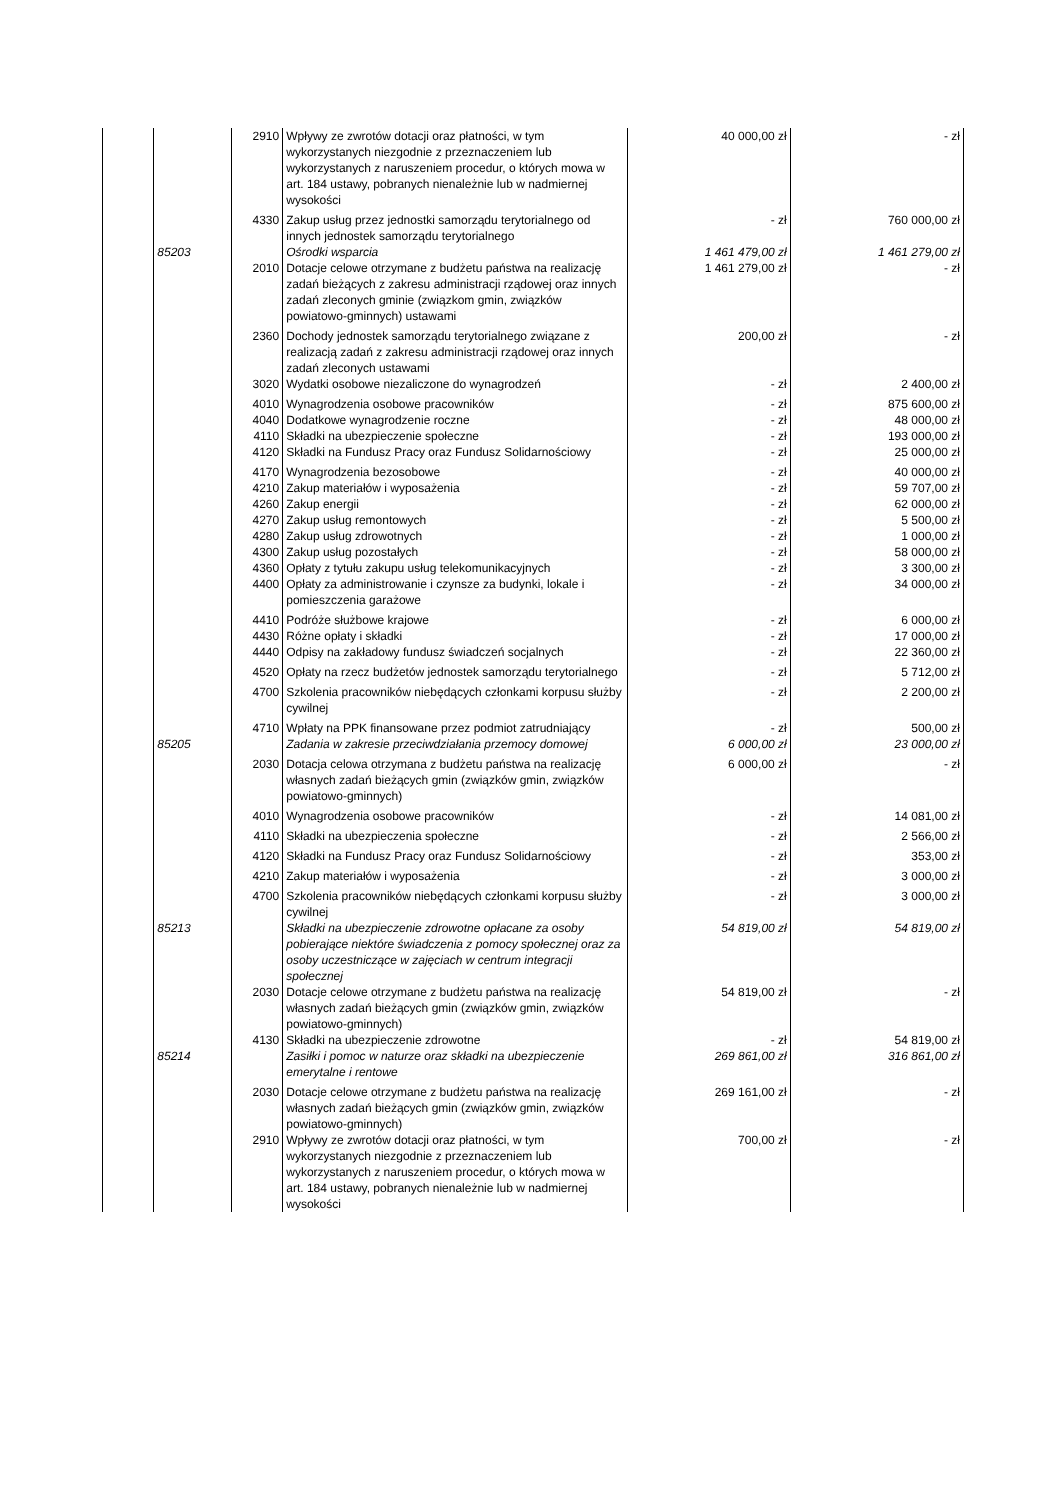| | | 2910 | Wpływy ze zwrotów dotacji oraz płatności, w tym wykorzystanych niezgodnie z przeznaczeniem lub wykorzystanych z naruszeniem procedur, o których mowa w art. 184 ustawy, pobranych nienależnie lub w nadmiernej wysokości | 40 000,00 zł | - zł |
| | | 4330 | Zakup usług przez jednostki samorządu terytorialnego od innych jednostek samorządu terytorialnego | - zł | 760 000,00 zł |
| | 85203 | | Ośrodki wsparcia | 1 461 479,00 zł | 1 461 279,00 zł |
| | | 2010 | Dotacje celowe otrzymane z budżetu państwa na realizację zadań bieżących z zakresu administracji rządowej oraz innych zadań zleconych gminie (związkom gmin, związków powiatowo-gminnych) ustawami | 1 461 279,00 zł | - zł |
| | | 2360 | Dochody jednostek samorządu terytorialnego związane z realizacją zadań z zakresu administracji rządowej oraz innych zadań zleconych ustawami | 200,00 zł | - zł |
| | | 3020 | Wydatki osobowe niezaliczone do wynagrodzeń | - zł | 2 400,00 zł |
| | | 4010 | Wynagrodzenia osobowe pracowników | - zł | 875 600,00 zł |
| | | 4040 | Dodatkowe wynagrodzenie roczne | - zł | 48 000,00 zł |
| | | 4110 | Składki na ubezpieczenie społeczne | - zł | 193 000,00 zł |
| | | 4120 | Składki na Fundusz Pracy oraz Fundusz Solidarnościowy | - zł | 25 000,00 zł |
| | | 4170 | Wynagrodzenia bezosobowe | - zł | 40 000,00 zł |
| | | 4210 | Zakup materiałów i wyposażenia | - zł | 59 707,00 zł |
| | | 4260 | Zakup energii | - zł | 62 000,00 zł |
| | | 4270 | Zakup usług remontowych | - zł | 5 500,00 zł |
| | | 4280 | Zakup usług zdrowotnych | - zł | 1 000,00 zł |
| | | 4300 | Zakup usług pozostałych | - zł | 58 000,00 zł |
| | | 4360 | Opłaty z tytułu zakupu usług telekomunikacyjnych | - zł | 3 300,00 zł |
| | | 4400 | Opłaty za administrowanie i czynsze za budynki, lokale i pomieszczenia garażowe | - zł | 34 000,00 zł |
| | | 4410 | Podróże służbowe krajowe | - zł | 6 000,00 zł |
| | | 4430 | Różne opłaty i składki | - zł | 17 000,00 zł |
| | | 4440 | Odpisy na zakładowy fundusz świadczeń socjalnych | - zł | 22 360,00 zł |
| | | 4520 | Opłaty na rzecz budżetów jednostek samorządu terytorialnego | - zł | 5 712,00 zł |
| | | 4700 | Szkolenia pracowników niebędących członkami korpusu służby cywilnej | - zł | 2 200,00 zł |
| | | 4710 | Wpłaty na PPK finansowane przez podmiot zatrudniający | - zł | 500,00 zł |
| | 85205 | | Zadania w zakresie przeciwdziałania przemocy domowej | 6 000,00 zł | 23 000,00 zł |
| | | 2030 | Dotacja celowa otrzymana z budżetu państwa na realizację własnych zadań bieżących gmin (związków gmin, związków powiatowo-gminnych) | 6 000,00 zł | - zł |
| | | 4010 | Wynagrodzenia osobowe pracowników | - zł | 14 081,00 zł |
| | | 4110 | Składki na ubezpieczenia społeczne | - zł | 2 566,00 zł |
| | | 4120 | Składki na Fundusz Pracy oraz Fundusz Solidarnościowy | - zł | 353,00 zł |
| | | 4210 | Zakup materiałów i wyposażenia | - zł | 3 000,00 zł |
| | | 4700 | Szkolenia pracowników niebędących członkami korpusu służby cywilnej | - zł | 3 000,00 zł |
| | 85213 | | Składki na ubezpieczenie zdrowotne opłacane za osoby pobierające niektóre świadczenia z pomocy społecznej oraz za osoby uczestniczące w zajęciach w centrum integracji społecznej | 54 819,00 zł | 54 819,00 zł |
| | | 2030 | Dotacje celowe otrzymane z budżetu państwa na realizację własnych zadań bieżących gmin (związków gmin, związków powiatowo-gminnych) | 54 819,00 zł | - zł |
| | | 4130 | Składki na ubezpieczenie zdrowotne | - zł | 54 819,00 zł |
| | 85214 | | Zasiłki i pomoc w naturze oraz składki na ubezpieczenie emerytalne i rentowe | 269 861,00 zł | 316 861,00 zł |
| | | 2030 | Dotacje celowe otrzymane z budżetu państwa na realizację własnych zadań bieżących gmin (związków gmin, związków powiatowo-gminnych) | 269 161,00 zł | - zł |
| | | 2910 | Wpływy ze zwrotów dotacji oraz płatności, w tym wykorzystanych niezgodnie z przeznaczeniem lub wykorzystanych z naruszeniem procedur, o których mowa w art. 184 ustawy, pobranych nienależnie lub w nadmiernej wysokości | 700,00 zł | - zł |